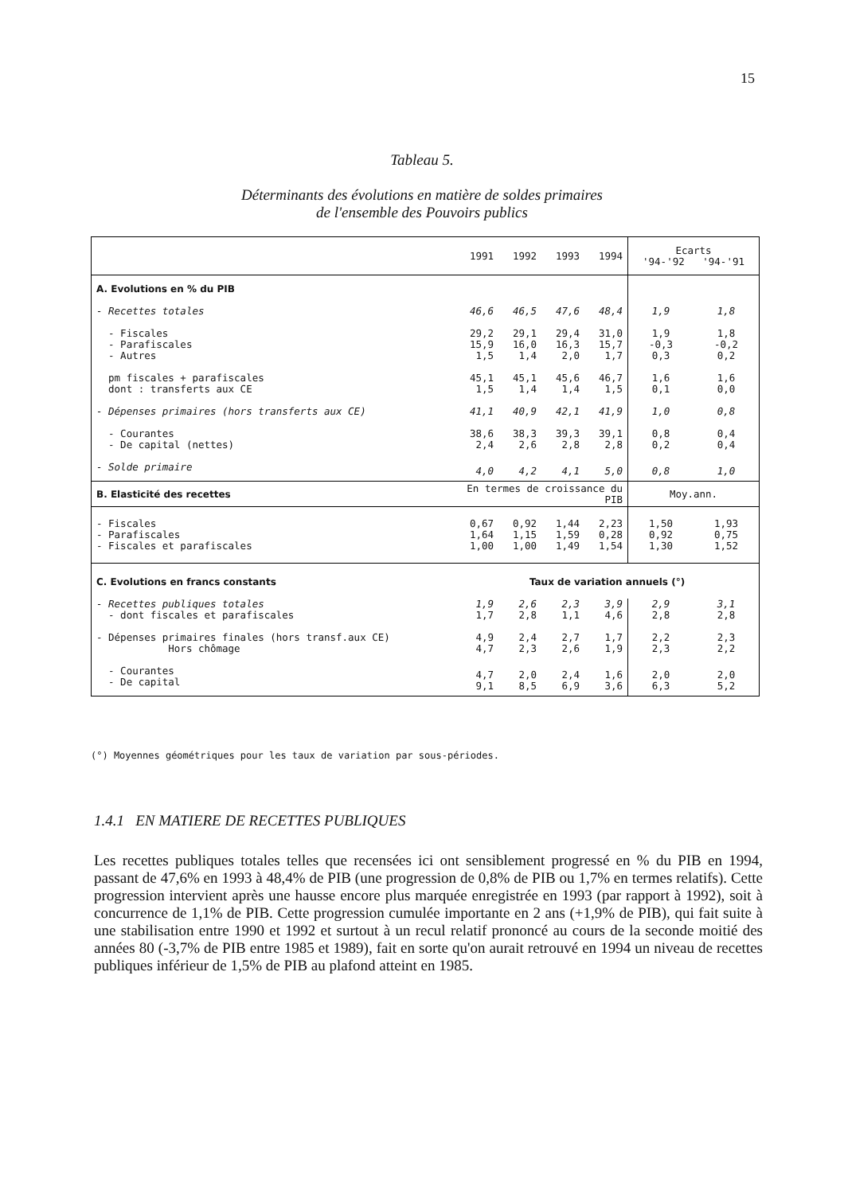15
Tableau 5.
Déterminants des évolutions en matière de soldes primaires
de l'ensemble des Pouvoirs publics
| | 1991 | 1992 | 1993 | 1994 | Ecarts '94-'92 '94-'91 | |
| A. Evolutions en % du PIB | | | | | | |
| - Recettes totales | 46,6 | 46,5 | 47,6 | 48,4 | 1,9 | 1,8 |
| - Fiscales - Parafiscales - Autres | 29,2 15,9 1,5 | 29,1 16,0 1,4 | 29,4 16,3 2,0 | 31,0 15,7 1,7 | 1,9 -0,3 0,3 | 1,8 -0,2 0,2 |
| pm fiscales + parafiscales dont : transferts aux CE | 45,1 1,5 | 45,1 1,4 | 45,6 1,4 | 46,7 1,5 | 1,6 0,1 | 1,6 0,0 |
| - Dépenses primaires (hors transferts aux CE) | 41,1 | 40,9 | 42,1 | 41,9 | 1,0 | 0,8 |
| - Courantes - De capital (nettes) | 38,6 2,4 | 38,3 2,6 | 39,3 2,8 | 39,1 2,8 | 0,8 0,2 | 0,4 0,4 |
| - Solde primaire | 4,0 | 4,2 | 4,1 | 5,0 | 0,8 | 1,0 |
| B. Elasticité des recettes | En termes de croissance du PIB | | | | Moy.ann. | |
| - Fiscales - Parafiscales - Fiscales et parafiscales | 0,67 1,64 1,00 | 0,92 1,15 1,00 | 1,44 1,59 1,49 | 2,23 0,28 1,54 | 1,50 0,92 1,30 | 1,93 0,75 1,52 |
| C. Evolutions en francs constants | Taux de variation annuels (°) | | | | | |
| - Recettes publiques totales - dont fiscales et parafiscales | 1,9 1,7 | 2,6 2,8 | 2,3 1,1 | 3,9 4,6 | 2,9 2,8 | 3,1 2,8 |
| - Dépenses primaires finales (hors transf.aux CE) Hors chômage | 4,9 4,7 | 2,4 2,3 | 2,7 2,6 | 1,7 1,9 | 2,2 2,3 | 2,3 2,2 |
| - Courantes - De capital | 4,7 9,1 | 2,0 8,5 | 2,4 6,9 | 1,6 3,6 | 2,0 6,3 | 2,0 5,2 |
(°) Moyennes géométriques pour les taux de variation par sous-périodes.
1.4.1 EN MATIERE DE RECETTES PUBLIQUES
Les recettes publiques totales telles que recensées ici ont sensiblement progressé en % du PIB en 1994, passant de 47,6% en 1993 à 48,4% de PIB (une progression de 0,8% de PIB ou 1,7% en termes relatifs). Cette progression intervient après une hausse encore plus marquée enregistrée en 1993 (par rapport à 1992), soit à concurrence de 1,1% de PIB. Cette progression cumulée importante en 2 ans (+1,9% de PIB), qui fait suite à une stabilisation entre 1990 et 1992 et surtout à un recul relatif prononcé au cours de la seconde moitié des années 80 (-3,7% de PIB entre 1985 et 1989), fait en sorte qu'on aurait retrouvé en 1994 un niveau de recettes publiques inférieur de 1,5% de PIB au plafond atteint en 1985.